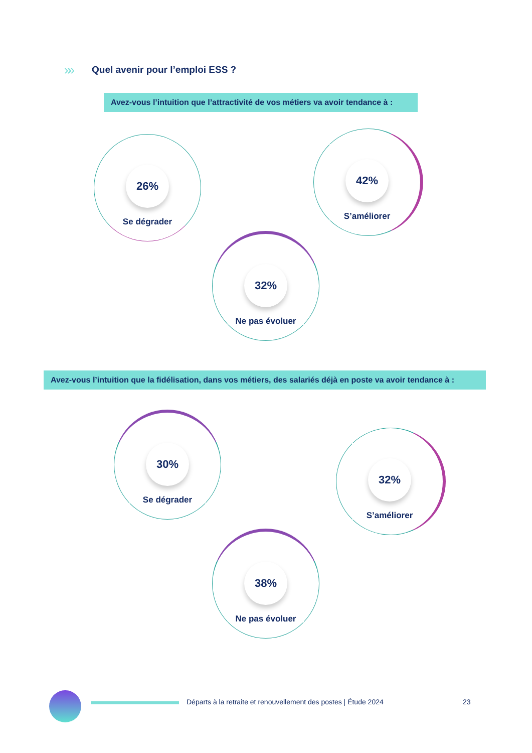»»
Quel avenir pour l’emploi ESS ?
Avez-vous l’intuition que l’attractivité de vos métiers va avoir tendance à :
26%
Se dégrader
42%
S’améliorer
32%
Ne pas évoluer
Avez-vous l’intuition que la fidélisation, dans vos métiers, des salariés déjà en poste va avoir tendance à :
30%
Se dégrader
32%
S’améliorer
38%
Ne pas évoluer
Départs à la retraite et renouvellement des postes | Étude 2024
23